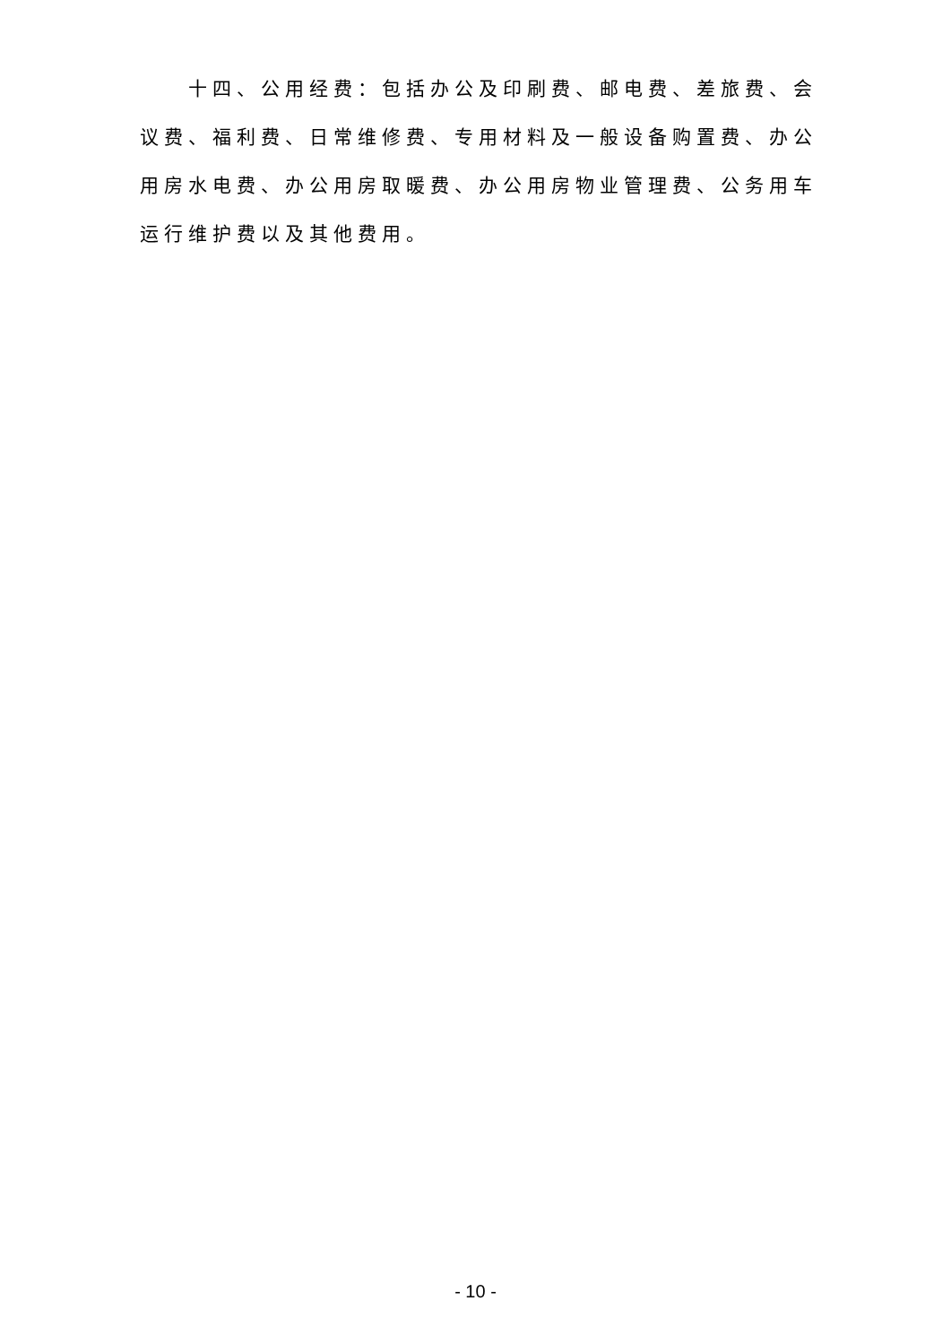十四、公用经费：包括办公及印刷费、邮电费、差旅费、会议费、福利费、日常维修费、专用材料及一般设备购置费、办公用房水电费、办公用房取暖费、办公用房物业管理费、公务用车运行维护费以及其他费用。
- 10 -